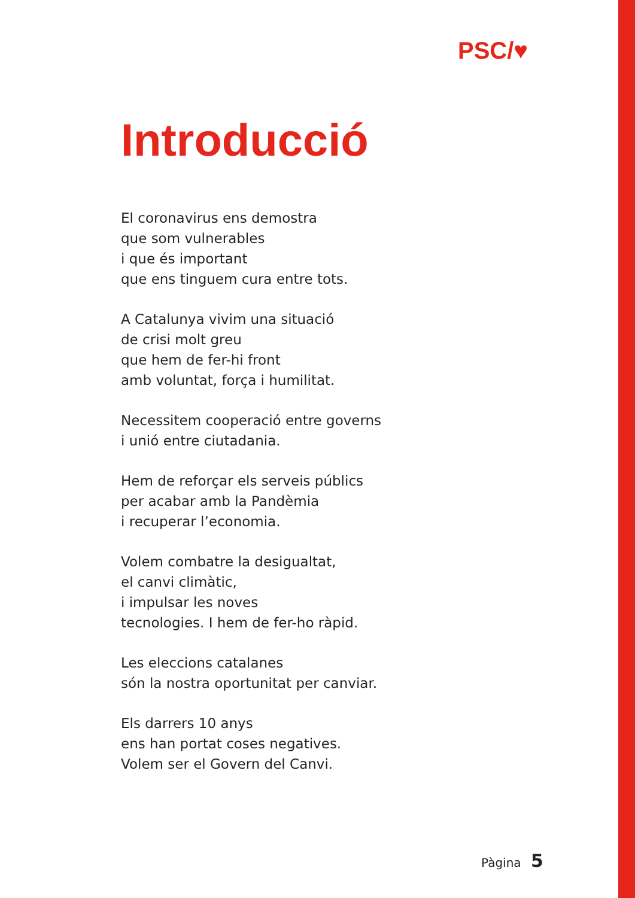PSC/♥
Introducció
El coronavirus ens demostra
que som vulnerables
i que és important
que ens tinguem cura entre tots.
A Catalunya vivim una situació
de crisi molt greu
que hem de fer-hi front
amb voluntat, força i humilitat.
Necessitem cooperació entre governs
i unió entre ciutadania.
Hem de reforçar els serveis públics
per acabar amb la Pandèmia
i recuperar l’economia.
Volem combatre la desigualtat,
el canvi climàtic,
i impulsar les noves
tecnologies. I hem de fer-ho ràpid.
Les eleccions catalanes
són la nostra oportunitat per canviar.
Els darrers 10 anys
ens han portat coses negatives.
Volem ser el Govern del Canvi.
Pàgina 5